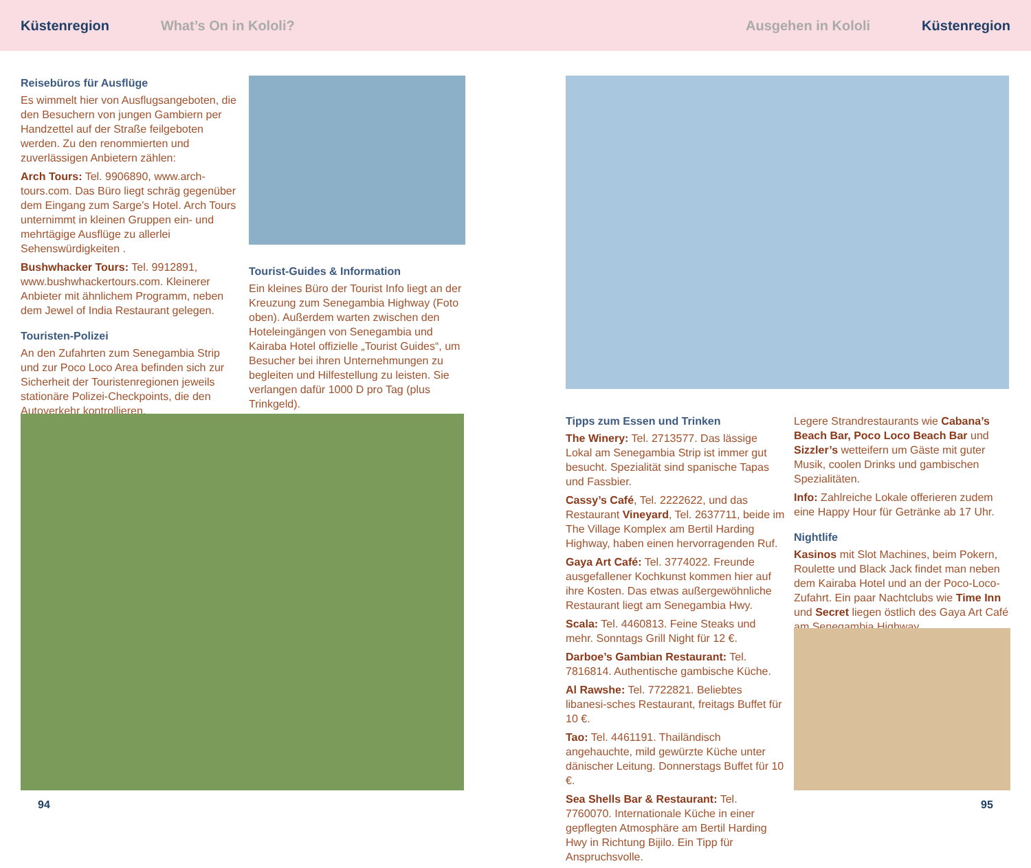Küstenregion What’s On in Kololi? Ausgehen in Kololi Küstenregion
Reisebüros für Ausflüge
Es wimmelt hier von Ausflugsangeboten, die den Besuchern von jungen Gambiern per Handzettel auf der Straße feilgeboten werden. Zu den renommierten und zuverlässigen Anbietern zählen:
Arch Tours: Tel. 9906890, www.arch-tours.com. Das Büro liegt schräg gegenüber dem Eingang zum Sarge’s Hotel. Arch Tours unternimmt in kleinen Gruppen ein- und mehrtägige Ausflüge zu allerlei Sehenswürdigkeiten .
Bushwhacker Tours: Tel. 9912891, www.bushwhackertours.com. Kleinerer Anbieter mit ähnlichem Programm, neben dem Jewel of India Restaurant gelegen.
Touristen-Polizei
An den Zufahrten zum Senegambia Strip und zur Poco Loco Area befinden sich zur Sicherheit der Touristenregionen jeweils stationäre Polizei-Checkpoints, die den Autoverkehr kontrollieren.
Tourist-Guides & Information
Ein kleines Büro der Tourist Info liegt an der Kreuzung zum Senegambia Highway (Foto oben). Außerdem warten zwischen den Hoteleingängen von Senegambia und Kairaba Hotel offizielle „Tourist Guides“, um Besucher bei ihren Unternehmungen zu begleiten und Hilfestellung zu leisten. Sie verlangen dafür 1000 D pro Tag (plus Trinkgeld).
94
Tipps zum Essen und Trinken
The Winery: Tel. 2713577. Das lässige Lokal am Senegambia Strip ist immer gut besucht. Spezialität sind spanische Tapas und Fassbier.
Cassy’s Café, Tel. 2222622, und das Restaurant Vineyard, Tel. 2637711, beide im The Village Komplex am Bertil Harding Highway, haben einen hervorragenden Ruf.
Gaya Art Café: Tel. 3774022. Freunde ausgefallener Kochkunst kommen hier auf ihre Kosten. Das etwas außergewöhnliche Restaurant liegt am Senegambia Hwy.
Scala: Tel. 4460813. Feine Steaks und mehr. Sonntags Grill Night für 12 €.
Darboe’s Gambian Restaurant: Tel. 7816814. Authentische gambische Küche.
Al Rawshe: Tel. 7722821. Beliebtes libanesi-sches Restaurant, freitags Buffet für 10 €.
Tao: Tel. 4461191. Thailändisch angehauchte, mild gewürzte Küche unter dänischer Leitung. Donnerstags Buffet für 10 €.
Sea Shells Bar & Restaurant: Tel. 7760070. Internationale Küche in einer gepflegten Atmosphäre am Bertil Harding Hwy in Richtung Bijilo. Ein Tipp für Anspruchsvolle.
Legere Strandrestaurants wie Cabana’s Beach Bar, Poco Loco Beach Bar und Sizzler’s wetteifern um Gäste mit guter Musik, coolen Drinks und gambischen Spezialitäten.
Info: Zahlreiche Lokale offerieren zudem eine Happy Hour für Getränke ab 17 Uhr.
Nightlife
Kasinos mit Slot Machines, beim Pokern, Roulette und Black Jack findet man neben dem Kairaba Hotel und an der Poco-Loco-Zufahrt. Ein paar Nachtclubs wie Time Inn und Secret liegen östlich des Gaya Art Café am Senegambia Highway.
95